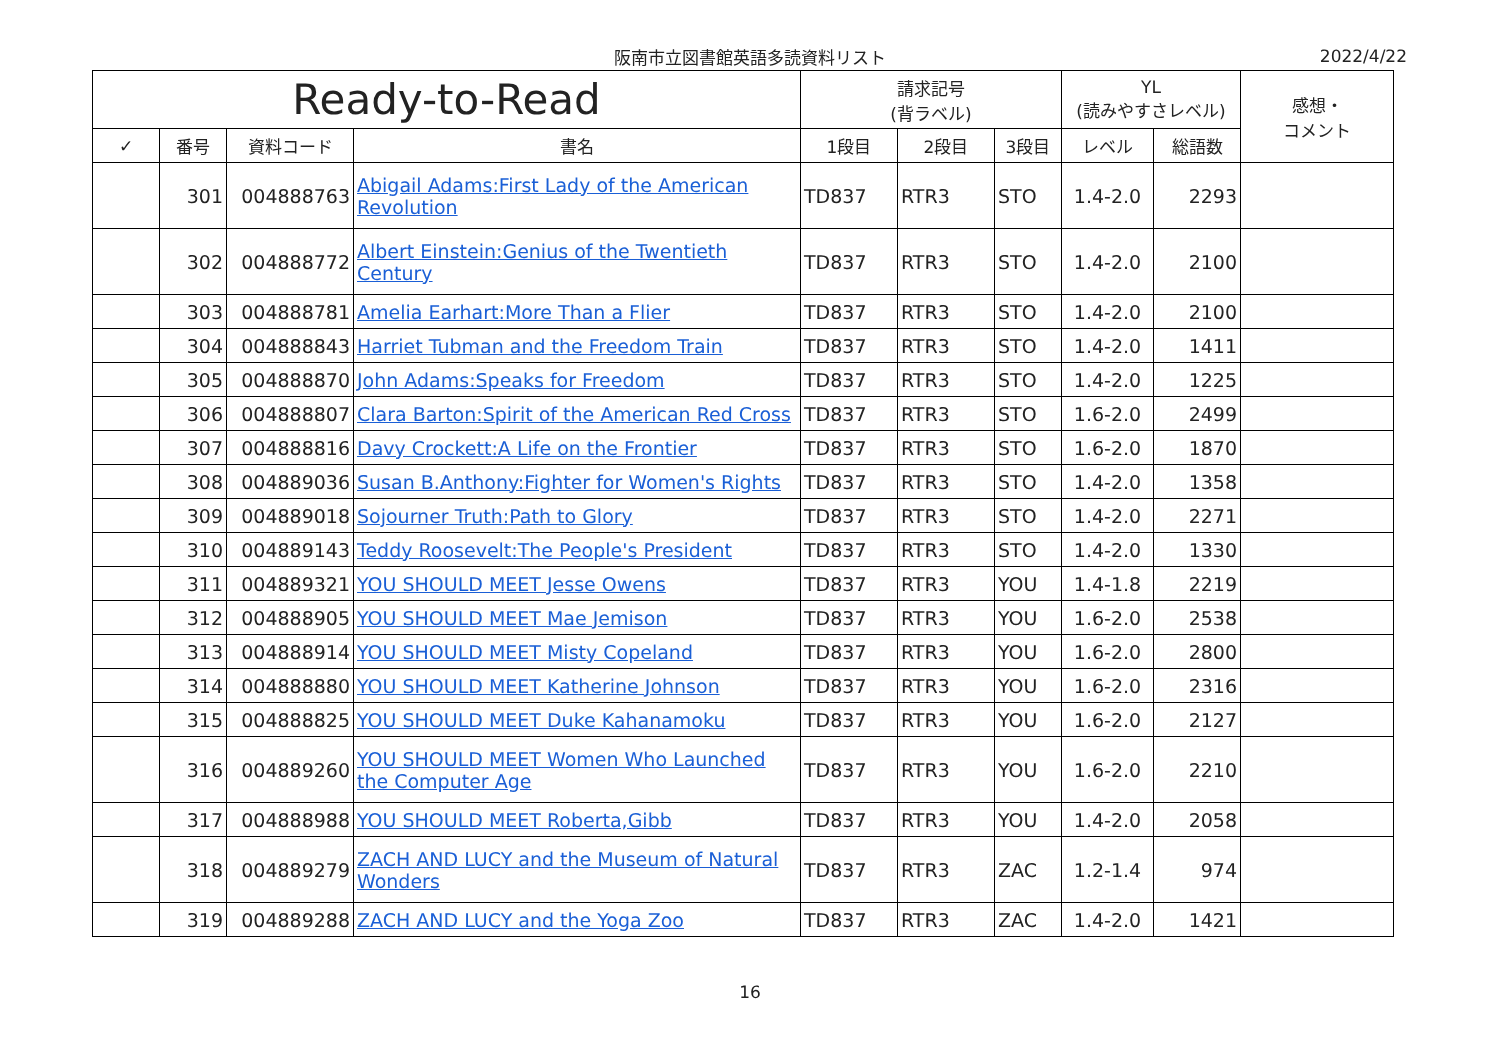阪南市立図書館英語多読資料リスト
2022/4/22
| Ready-to-Read | | | | 請求記号 (背ラベル) | | | YL (読みやすさレベル) | | 感想・ コメント |
| --- | --- | --- | --- | --- | --- | --- | --- | --- | --- |
| ✓ | 番号 | 資料コード | 書名 | 1段目 | 2段目 | 3段目 | レベル | 総語数 | |
| | 301 | 004888763 | Abigail Adams:First Lady of the American Revolution | TD837 | RTR3 | STO | 1.4-2.0 | 2293 | |
| | 302 | 004888772 | Albert Einstein:Genius of the Twentieth Century | TD837 | RTR3 | STO | 1.4-2.0 | 2100 | |
| | 303 | 004888781 | Amelia Earhart:More Than a Flier | TD837 | RTR3 | STO | 1.4-2.0 | 2100 | |
| | 304 | 004888843 | Harriet Tubman and the Freedom Train | TD837 | RTR3 | STO | 1.4-2.0 | 1411 | |
| | 305 | 004888870 | John Adams:Speaks for Freedom | TD837 | RTR3 | STO | 1.4-2.0 | 1225 | |
| | 306 | 004888807 | Clara Barton:Spirit of the American Red Cross | TD837 | RTR3 | STO | 1.6-2.0 | 2499 | |
| | 307 | 004888816 | Davy Crockett:A Life on the Frontier | TD837 | RTR3 | STO | 1.6-2.0 | 1870 | |
| | 308 | 004889036 | Susan B.Anthony:Fighter for Women's Rights | TD837 | RTR3 | STO | 1.4-2.0 | 1358 | |
| | 309 | 004889018 | Sojourner Truth:Path to Glory | TD837 | RTR3 | STO | 1.4-2.0 | 2271 | |
| | 310 | 004889143 | Teddy Roosevelt:The People's President | TD837 | RTR3 | STO | 1.4-2.0 | 1330 | |
| | 311 | 004889321 | YOU SHOULD MEET Jesse Owens | TD837 | RTR3 | YOU | 1.4-1.8 | 2219 | |
| | 312 | 004888905 | YOU SHOULD MEET Mae Jemison | TD837 | RTR3 | YOU | 1.6-2.0 | 2538 | |
| | 313 | 004888914 | YOU SHOULD MEET Misty Copeland | TD837 | RTR3 | YOU | 1.6-2.0 | 2800 | |
| | 314 | 004888880 | YOU SHOULD MEET Katherine Johnson | TD837 | RTR3 | YOU | 1.6-2.0 | 2316 | |
| | 315 | 004888825 | YOU SHOULD MEET Duke Kahanamoku | TD837 | RTR3 | YOU | 1.6-2.0 | 2127 | |
| | 316 | 004889260 | YOU SHOULD MEET Women Who Launched the Computer Age | TD837 | RTR3 | YOU | 1.6-2.0 | 2210 | |
| | 317 | 004888988 | YOU SHOULD MEET Roberta,Gibb | TD837 | RTR3 | YOU | 1.4-2.0 | 2058 | |
| | 318 | 004889279 | ZACH AND LUCY and the Museum of Natural Wonders | TD837 | RTR3 | ZAC | 1.2-1.4 | 974 | |
| | 319 | 004889288 | ZACH AND LUCY and the Yoga Zoo | TD837 | RTR3 | ZAC | 1.4-2.0 | 1421 | |
16